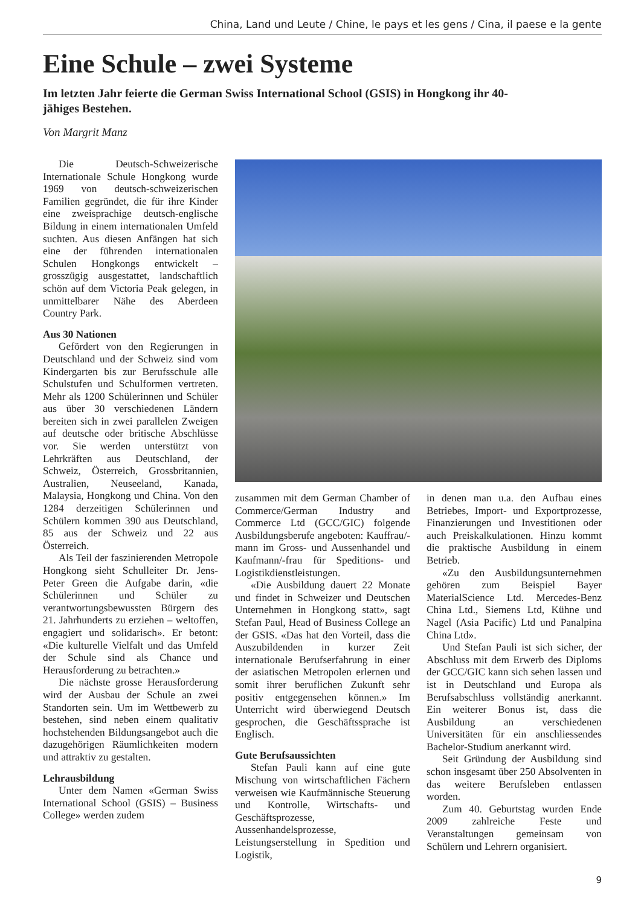China, Land und Leute / Chine, le pays et les gens / Cina, il paese e la gente
Eine Schule – zwei Systeme
Im letzten Jahr feierte die German Swiss International School (GSIS) in Hongkong ihr 40-jähiges Bestehen.
Von Margrit Manz
Die Deutsch-Schweizerische Internationale Schule Hongkong wurde 1969 von deutsch-schweizerischen Familien gegründet, die für ihre Kinder eine zweisprachige deutsch-englische Bildung in einem internationalen Umfeld suchten. Aus diesen Anfängen hat sich eine der führenden internationalen Schulen Hongkongs entwickelt – grosszügig ausgestattet, landschaftlich schön auf dem Victoria Peak gelegen, in unmittelbarer Nähe des Aberdeen Country Park.
Aus 30 Nationen
Gefördert von den Regierungen in Deutschland und der Schweiz sind vom Kindergarten bis zur Berufsschule alle Schulstufen und Schulformen vertreten. Mehr als 1200 Schülerinnen und Schüler aus über 30 verschiedenen Ländern bereiten sich in zwei parallelen Zweigen auf deutsche oder britische Abschlüsse vor. Sie werden unterstützt von Lehrkräften aus Deutschland, der Schweiz, Österreich, Grossbritannien, Australien, Neuseeland, Kanada, Malaysia, Hongkong und China. Von den 1284 derzeitigen Schülerinnen und Schülern kommen 390 aus Deutschland, 85 aus der Schweiz und 22 aus Österreich.
Als Teil der faszinierenden Metropole Hongkong sieht Schulleiter Dr. Jens-Peter Green die Aufgabe darin, «die Schülerinnen und Schüler zu verantwortungsbewussten Bürgern des 21. Jahrhunderts zu erziehen – weltoffen, engagiert und solidarisch». Er betont: «Die kulturelle Vielfalt und das Umfeld der Schule sind als Chance und Herausforderung zu betrachten.»
Die nächste grosse Herausforderung wird der Ausbau der Schule an zwei Standorten sein. Um im Wettbewerb zu bestehen, sind neben einem qualitativ hochstehenden Bildungsangebot auch die dazugehörigen Räumlichkeiten modern und attraktiv zu gestalten.
Lehrausbildung
Unter dem Namen «German Swiss International School (GSIS) – Business College» werden zudem
zusammen mit dem German Chamber of Commerce/German Industry and Commerce Ltd (GCC/GIC) folgende Ausbildungsberufe angeboten: Kauffrau/-mann im Gross- und Aussenhandel und Kaufmann/-frau für Speditions- und Logistikdienstleistungen.
«Die Ausbildung dauert 22 Monate und findet in Schweizer und Deutschen Unternehmen in Hongkong statt», sagt Stefan Paul, Head of Business College an der GSIS. «Das hat den Vorteil, dass die Auszubildenden in kurzer Zeit internationale Berufserfahrung in einer der asiatischen Metropolen erlernen und somit ihrer beruflichen Zukunft sehr positiv entgegensehen können.» Im Unterricht wird überwiegend Deutsch gesprochen, die Geschäftssprache ist Englisch.
Gute Berufsaussichten
Stefan Pauli kann auf eine gute Mischung von wirtschaftlichen Fächern verweisen wie Kaufmännische Steuerung und Kontrolle, Wirtschafts- und Geschäftsprozesse, Aussenhandelsprozesse, Leistungserstellung in Spedition und Logistik,
in denen man u.a. den Aufbau eines Betriebes, Import- und Exportprozesse, Finanzierungen und Investitionen oder auch Preiskalkulationen. Hinzu kommt die praktische Ausbildung in einem Betrieb.
«Zu den Ausbildungsunternehmen gehören zum Beispiel Bayer MaterialScience Ltd. Mercedes-Benz China Ltd., Siemens Ltd, Kühne und Nagel (Asia Pacific) Ltd und Panalpina China Ltd».
Und Stefan Pauli ist sich sicher, der Abschluss mit dem Erwerb des Diploms der GCC/GIC kann sich sehen lassen und ist in Deutschland und Europa als Berufsabschluss vollständig anerkannt. Ein weiterer Bonus ist, dass die Ausbildung an verschiedenen Universitäten für ein anschliessendes Bachelor-Studium anerkannt wird.
Seit Gründung der Ausbildung sind schon insgesamt über 250 Absolventen in das weitere Berufsleben entlassen worden.
Zum 40. Geburtstag wurden Ende 2009 zahlreiche Feste und Veranstaltungen gemeinsam von Schülern und Lehrern organisiert.
9